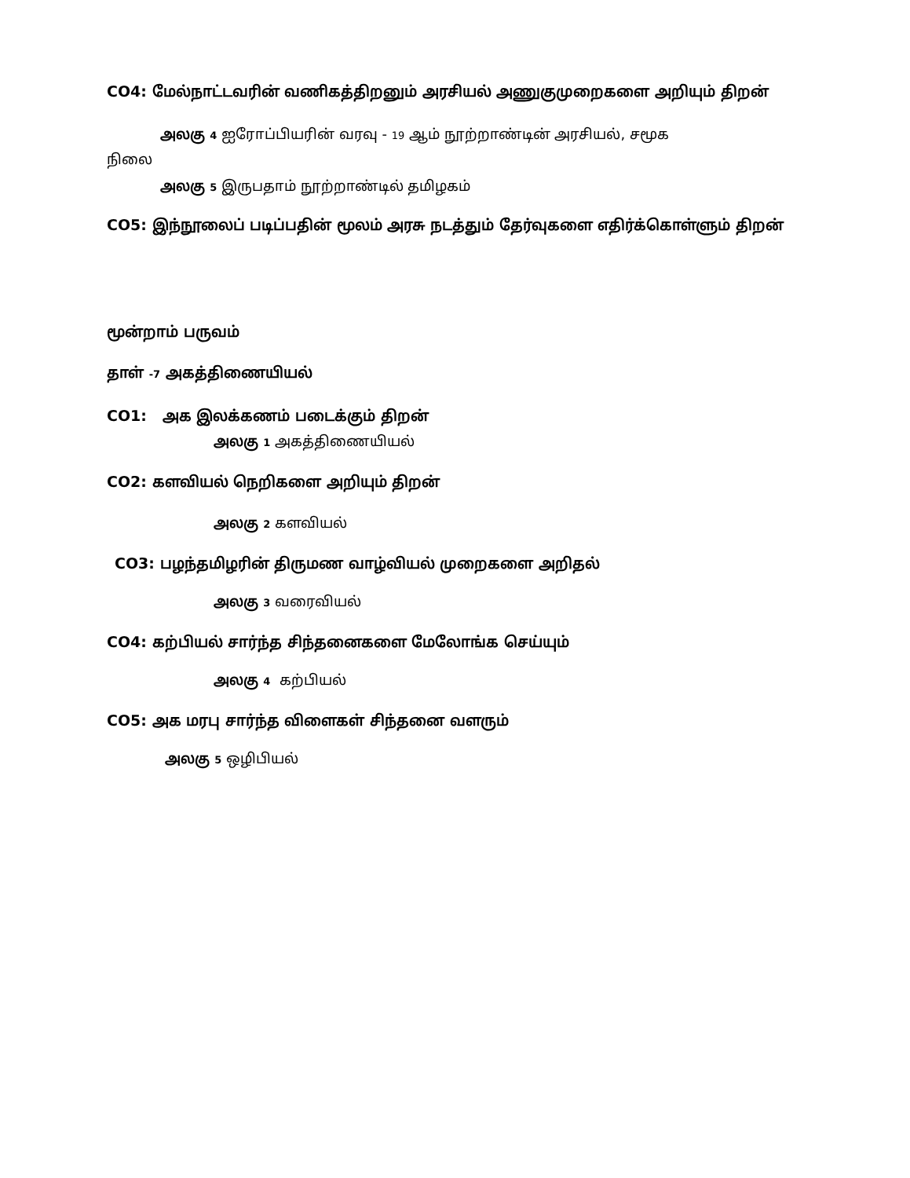CO4: மேல்நாட்டவரின் வணிகத்திறனும் அரசியல் அணுகுமுறைகளை அறியும் திறன்
அலகு 4 ஐரோப்பியரின் வரவு - 19 ஆம் நூற்றாண்டின் அரசியல், சமூக
நிலை
அலகு 5 இருபதாம் நூற்றாண்டில் தமிழகம்
CO5: இந்நூலைப் படிப்பதின் மூலம் அரசு நடத்தும் தேர்வுகளை எதிர்க்கொள்ளும் திறன்
மூன்றாம் பருவம்
தாள் -7 அகத்திணையியல்
CO1: அக இலக்கணம் படைக்கும் திறன்
அலகு 1 அகத்திணையியல்
CO2: களவியல் நெறிகளை அறியும் திறன்
அலகு 2 களவியல்
CO3: பழந்தமிழரின் திருமண வாழ்வியல் முறைகளை அறிதல்
அலகு 3 வரைவியல்
CO4: கற்பியல் சார்ந்த சிந்தனைகளை மேலோங்க செய்யும்
அலகு 4 கற்பியல்
CO5: அக மரபு சார்ந்த விளைகள் சிந்தனை வளரும்
அலகு 5 ஒழிபியல்